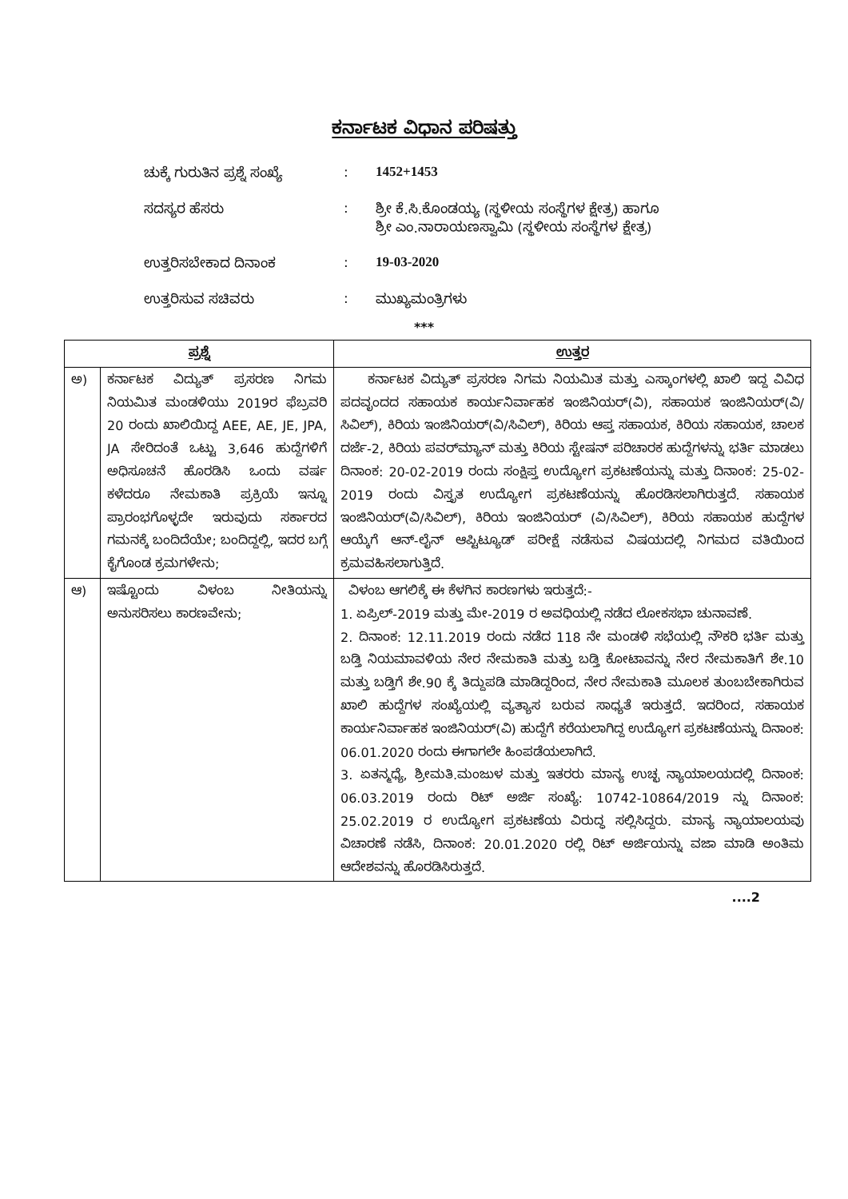ಕರ್ನಾಟಕ ವಿಧಾನ ಪರಿಷತ್ತು
ಚುಕ್ಕೆ ಗುರುತಿನ ಪ್ರಶ್ನೆ ಸಂಖ್ಯೆ
: 1452+1453
ಸದಸ್ಯರ ಹೆಸರು : ಶ್ರೀ ಕೆ.ಸಿ.ಕೊಂಡಯ್ಯ (ಸ್ಥಳೀಯ ಸಂಸ್ಥೆಗಳ ಕ್ಷೇತ್ರ) ಹಾಗೂ
ಶ್ರೀ ಎಂ.ನಾರಾಯಣಸ್ವಾಮಿ (ಸ್ಥಳೀಯ ಸಂಸ್ಥೆಗಳ ಕ್ಷೇತ್ರ)
ಉತ್ತರಿಸಬೇಕಾದ ದಿನಾಂಕ : 19-03-2020
ಉತ್ತರಿಸುವ ಸಚಿವರು : ಮುಖ್ಯಮಂತ್ರಿಗಳು
***
| ಪ್ರಶ್ನೆ | | ಉತ್ತರ |
| --- | --- | --- |
| ಅ) | ಕರ್ನಾಟಕ ವಿದ್ಯುತ್ ಪ್ರಸರಣ ನಿಗಮ ನಿಯಮಿತ ಮಂಡಳಿಯು 2019ರ ಫೆಬ್ರವರಿ 20 ರಂದು ಖಾಲಿಯಿದ್ದ AEE, AE, JE, JPA, JA ಸೇರಿದಂತೆ ಒಟ್ಟು 3,646 ಹುದ್ದೆಗಳಿಗೆ ಅಧಿಸೂಚನೆ ಹೊರಡಿಸಿ ಒಂದು ವರ್ಷ ಕಳೆದರೂ ನೇಮಕಾತಿ ಪ್ರಕ್ರಿಯೆ ಇನ್ನೂ ಪ್ರಾರಂಭಗೊಳ್ಳದೇ ಇರುವುದು ಸರ್ಕಾರದ ಗಮನಕ್ಕೆ ಬಂದಿದೆಯೇ; ಬಂದಿದ್ದಲ್ಲಿ, ಇದರ ಬಗ್ಗೆ ಕೈಗೊಂಡ ಕ್ರಮಗಳೇನು; | ಕರ್ನಾಟಕ ವಿದ್ಯುತ್ ಪ್ರಸರಣ ನಿಗಮ ನಿಯಮಿತ ಮತ್ತು ಎಸ್ಕಾಂಗಳಲ್ಲಿ ಖಾಲಿ ಇದ್ದ ವಿವಿಧ ಪದವೃಂದದ ಸಹಾಯಕ ಕಾರ್ಯನಿರ್ವಾಹಕ ಇಂಜಿನಿಯರ್(ವಿ), ಸಹಾಯಕ ಇಂಜಿನಿಯರ್(ವಿ/ಸಿವಿಲ್), ಕಿರಿಯ ಇಂಜಿನಿಯರ್(ವಿ/ಸಿವಿಲ್), ಕಿರಿಯ ಆಪ್ತ ಸಹಾಯಕ, ಕಿರಿಯ ಸಹಾಯಕ, ಚಾಲಕ ದರ್ಜೆ-2, ಕಿರಿಯ ಪವರ್‌ಮ್ಯಾನ್ ಮತ್ತು ಕಿರಿಯ ಸ್ಟೇಷನ್ ಪರಿಚಾರಕ ಹುದ್ದೆಗಳನ್ನು ಭರ್ತಿ ಮಾಡಲು ದಿನಾಂಕ: 20-02-2019 ರಂದು ಸಂಕ್ಷಿಪ್ತ ಉದ್ಯೋಗ ಪ್ರಕಟಣೆಯನ್ನು ಮತ್ತು ದಿನಾಂಕ: 25-02-2019 ರಂದು ವಿಸ್ತೃತ ಉದ್ಯೋಗ ಪ್ರಕಟಣೆಯನ್ನು ಹೊರಡಿಸಲಾಗಿರುತ್ತದೆ. ಸಹಾಯಕ ಇಂಜಿನಿಯರ್(ವಿ/ಸಿವಿಲ್), ಕಿರಿಯ ಇಂಜಿನಿಯರ್ (ವಿ/ಸಿವಿಲ್), ಕಿರಿಯ ಸಹಾಯಕ ಹುದ್ದೆಗಳ ಆಯ್ಕೆಗೆ ಆನ್-ಲೈನ್ ಆಪ್ಟಿಟ್ಯೂಡ್ ಪರೀಕ್ಷೆ ನಡೆಸುವ ವಿಷಯದಲ್ಲಿ ನಿಗಮದ ವತಿಯಿಂದ ಕ್ರಮವಹಿಸಲಾಗುತ್ತಿದೆ. |
| ಆ) | ಇಷ್ಟೊಂದು ವಿಳಂಬ ನೀತಿಯನ್ನು ಅನುಸರಿಸಲು ಕಾರಣವೇನು; | ವಿಳಂಬ ಆಗಲಿಕ್ಕೆ ಈ ಕೆಳಗಿನ ಕಾರಣಗಳು ಇರುತ್ತದೆ:- 1. ಏಪ್ರಿಲ್-2019 ಮತ್ತು ಮೇ-2019 ರ ಅವಧಿಯಲ್ಲಿ ನಡೆದ ಲೋಕಸಭಾ ಚುನಾವಣೆ. 2. ದಿನಾಂಕ: 12.11.2019 ರಂದು ನಡೆದ 118 ನೇ ಮಂಡಳಿ ಸಭೆಯಲ್ಲಿ ನೌಕರಿ ಭರ್ತಿ ಮತ್ತು ಬಡ್ತಿ ನಿಯಮಾವಳಿಯ ನೇರ ನೇಮಕಾತಿ ಮತ್ತು ಬಡ್ತಿ ಕೋಟಾವನ್ನು ನೇರ ನೇಮಕಾತಿಗೆ ಶೇ.10 ಮತ್ತು ಬಡ್ತಿಗೆ ಶೇ.90 ಕ್ಕೆ ತಿದ್ದುಪಡಿ ಮಾಡಿದ್ದರಿಂದ, ನೇರ ನೇಮಕಾತಿ ಮೂಲಕ ತುಂಬಬೇಕಾಗಿರುವ ಖಾಲಿ ಹುದ್ದೆಗಳ ಸಂಖ್ಯೆಯಲ್ಲಿ ವ್ಯತ್ಯಾಸ ಬರುವ ಸಾಧ್ಯತೆ ಇರುತ್ತದೆ. ಇದರಿಂದ, ಸಹಾಯಕ ಕಾರ್ಯನಿರ್ವಾಹಕ ಇಂಜಿನಿಯರ್(ವಿ) ಹುದ್ದೆಗೆ ಕರೆಯಲಾಗಿದ್ದ ಉದ್ಯೋಗ ಪ್ರಕಟಣೆಯನ್ನು ದಿನಾಂಕ: 06.01.2020 ರಂದು ಈಗಾಗಲೇ ಹಿಂಪಡೆಯಲಾಗಿದೆ. 3. ಏತನ್ಮಧ್ಯೆ, ಶ್ರೀಮತಿ.ಮಂಜುಳ ಮತ್ತು ಇತರರು ಮಾನ್ಯ ಉಚ್ಛ ನ್ಯಾಯಾಲಯದಲ್ಲಿ ದಿನಾಂಕ: 06.03.2019 ರಂದು ರಿಟ್ ಅರ್ಜಿ ಸಂಖ್ಯೆ: 10742-10864/2019 ನ್ನು ದಿನಾಂಕ: 25.02.2019 ರ ಉದ್ಯೋಗ ಪ್ರಕಟಣೆಯ ವಿರುದ್ಧ ಸಲ್ಲಿಸಿದ್ದರು. ಮಾನ್ಯ ನ್ಯಾಯಾಲಯವು ವಿಚಾರಣೆ ನಡೆಸಿ, ದಿನಾಂಕ: 20.01.2020 ರಲ್ಲಿ ರಿಟ್ ಅರ್ಜಿಯನ್ನು ವಜಾ ಮಾಡಿ ಅಂತಿಮ ಆದೇಶವನ್ನು ಹೊರಡಿಸಿರುತ್ತದೆ. |
....2